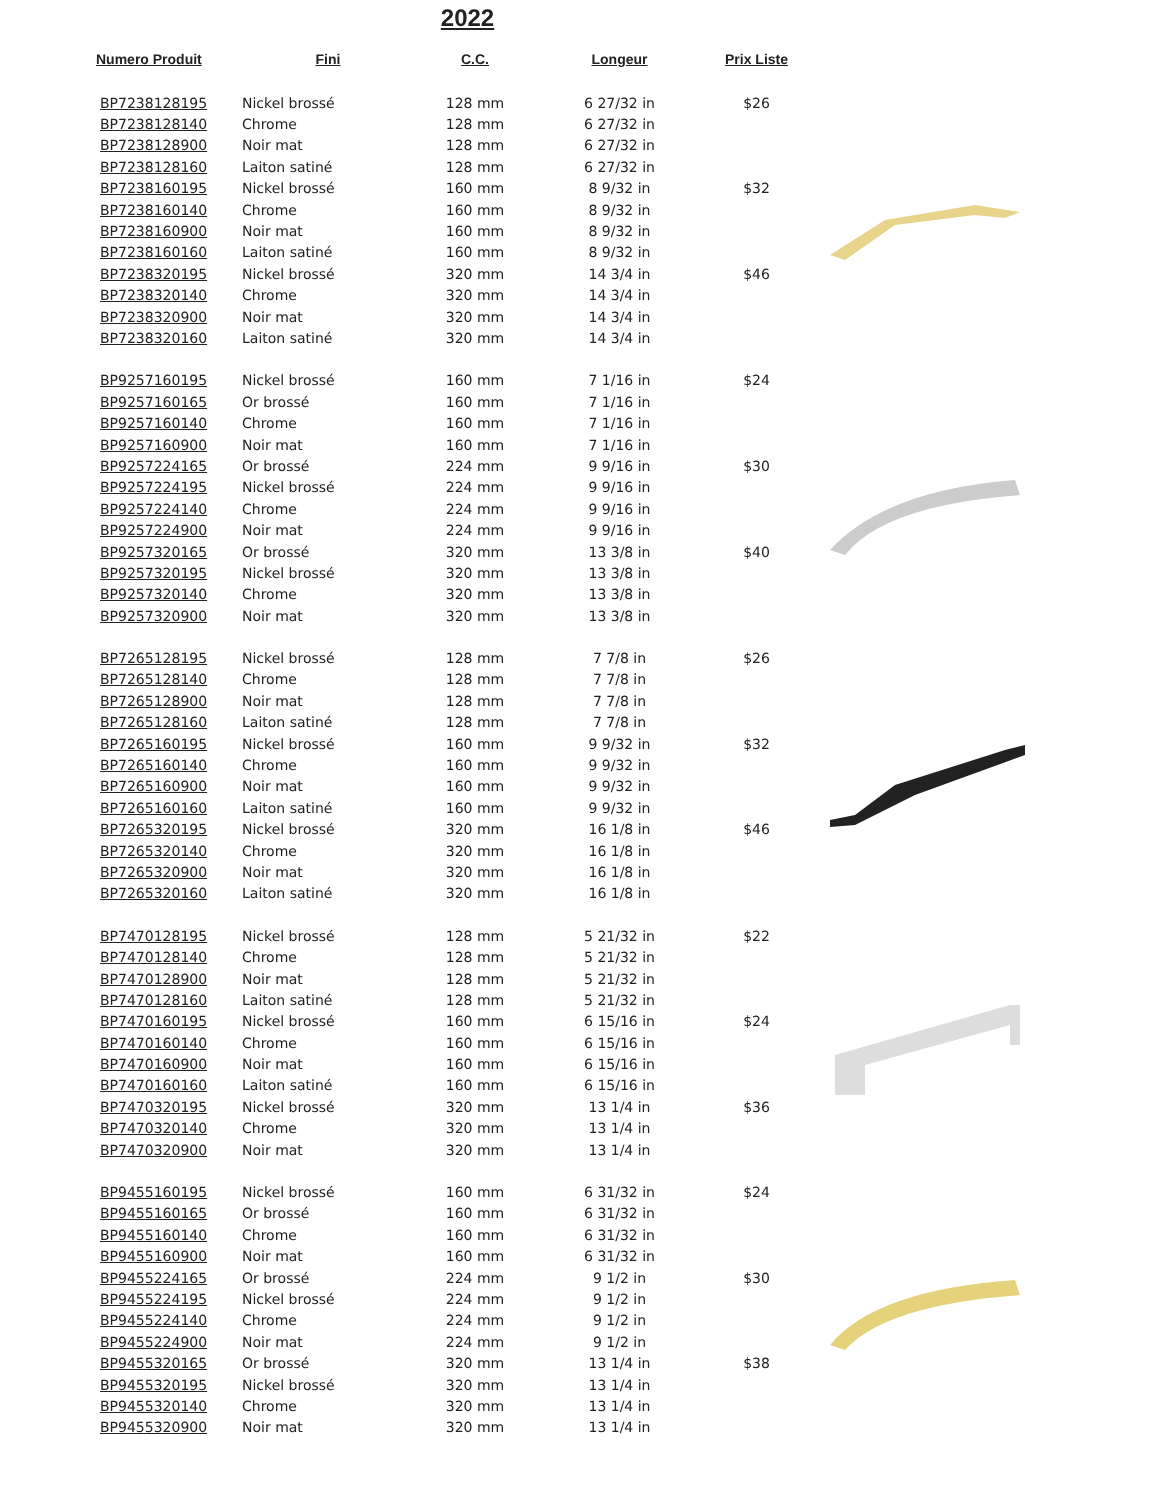2022
| Numero Produit | Fini | C.C. | Longeur | Prix Liste |
| --- | --- | --- | --- | --- |
| BP7238128195 | Nickel brossé | 128 mm | 6 27/32 in | $26 |
| BP7238128140 | Chrome | 128 mm | 6 27/32 in | |
| BP7238128900 | Noir mat | 128 mm | 6 27/32 in | |
| BP7238128160 | Laiton satiné | 128 mm | 6 27/32 in | |
| BP7238160195 | Nickel brossé | 160 mm | 8 9/32 in | $32 |
| BP7238160140 | Chrome | 160 mm | 8 9/32 in | |
| BP7238160900 | Noir mat | 160 mm | 8 9/32 in | |
| BP7238160160 | Laiton satiné | 160 mm | 8 9/32 in | |
| BP7238320195 | Nickel brossé | 320 mm | 14 3/4 in | $46 |
| BP7238320140 | Chrome | 320 mm | 14 3/4 in | |
| BP7238320900 | Noir mat | 320 mm | 14 3/4 in | |
| BP7238320160 | Laiton satiné | 320 mm | 14 3/4 in | |
| BP9257160195 | Nickel brossé | 160 mm | 7 1/16 in | $24 |
| BP9257160165 | Or brossé | 160 mm | 7 1/16 in | |
| BP9257160140 | Chrome | 160 mm | 7 1/16 in | |
| BP9257160900 | Noir mat | 160 mm | 7 1/16 in | |
| BP9257224165 | Or brossé | 224 mm | 9 9/16 in | $30 |
| BP9257224195 | Nickel brossé | 224 mm | 9 9/16 in | |
| BP9257224140 | Chrome | 224 mm | 9 9/16 in | |
| BP9257224900 | Noir mat | 224 mm | 9 9/16 in | |
| BP9257320165 | Or brossé | 320 mm | 13 3/8 in | $40 |
| BP9257320195 | Nickel brossé | 320 mm | 13 3/8 in | |
| BP9257320140 | Chrome | 320 mm | 13 3/8 in | |
| BP9257320900 | Noir mat | 320 mm | 13 3/8 in | |
| BP7265128195 | Nickel brossé | 128 mm | 7 7/8 in | $26 |
| BP7265128140 | Chrome | 128 mm | 7 7/8 in | |
| BP7265128900 | Noir mat | 128 mm | 7 7/8 in | |
| BP7265128160 | Laiton satiné | 128 mm | 7 7/8 in | |
| BP7265160195 | Nickel brossé | 160 mm | 9 9/32 in | $32 |
| BP7265160140 | Chrome | 160 mm | 9 9/32 in | |
| BP7265160900 | Noir mat | 160 mm | 9 9/32 in | |
| BP7265160160 | Laiton satiné | 160 mm | 9 9/32 in | |
| BP7265320195 | Nickel brossé | 320 mm | 16 1/8 in | $46 |
| BP7265320140 | Chrome | 320 mm | 16 1/8 in | |
| BP7265320900 | Noir mat | 320 mm | 16 1/8 in | |
| BP7265320160 | Laiton satiné | 320 mm | 16 1/8 in | |
| BP7470128195 | Nickel brossé | 128 mm | 5 21/32 in | $22 |
| BP7470128140 | Chrome | 128 mm | 5 21/32 in | |
| BP7470128900 | Noir mat | 128 mm | 5 21/32 in | |
| BP7470128160 | Laiton satiné | 128 mm | 5 21/32 in | |
| BP7470160195 | Nickel brossé | 160 mm | 6 15/16 in | $24 |
| BP7470160140 | Chrome | 160 mm | 6 15/16 in | |
| BP7470160900 | Noir mat | 160 mm | 6 15/16 in | |
| BP7470160160 | Laiton satiné | 160 mm | 6 15/16 in | |
| BP7470320195 | Nickel brossé | 320 mm | 13 1/4 in | $36 |
| BP7470320140 | Chrome | 320 mm | 13 1/4 in | |
| BP7470320900 | Noir mat | 320 mm | 13 1/4 in | |
| BP9455160195 | Nickel brossé | 160 mm | 6 31/32 in | $24 |
| BP9455160165 | Or brossé | 160 mm | 6 31/32 in | |
| BP9455160140 | Chrome | 160 mm | 6 31/32 in | |
| BP9455160900 | Noir mat | 160 mm | 6 31/32 in | |
| BP9455224165 | Or brossé | 224 mm | 9 1/2 in | $30 |
| BP9455224195 | Nickel brossé | 224 mm | 9 1/2 in | |
| BP9455224140 | Chrome | 224 mm | 9 1/2 in | |
| BP9455224900 | Noir mat | 224 mm | 9 1/2 in | |
| BP9455320165 | Or brossé | 320 mm | 13 1/4 in | $38 |
| BP9455320195 | Nickel brossé | 320 mm | 13 1/4 in | |
| BP9455320140 | Chrome | 320 mm | 13 1/4 in | |
| BP9455320900 | Noir mat | 320 mm | 13 1/4 in | |